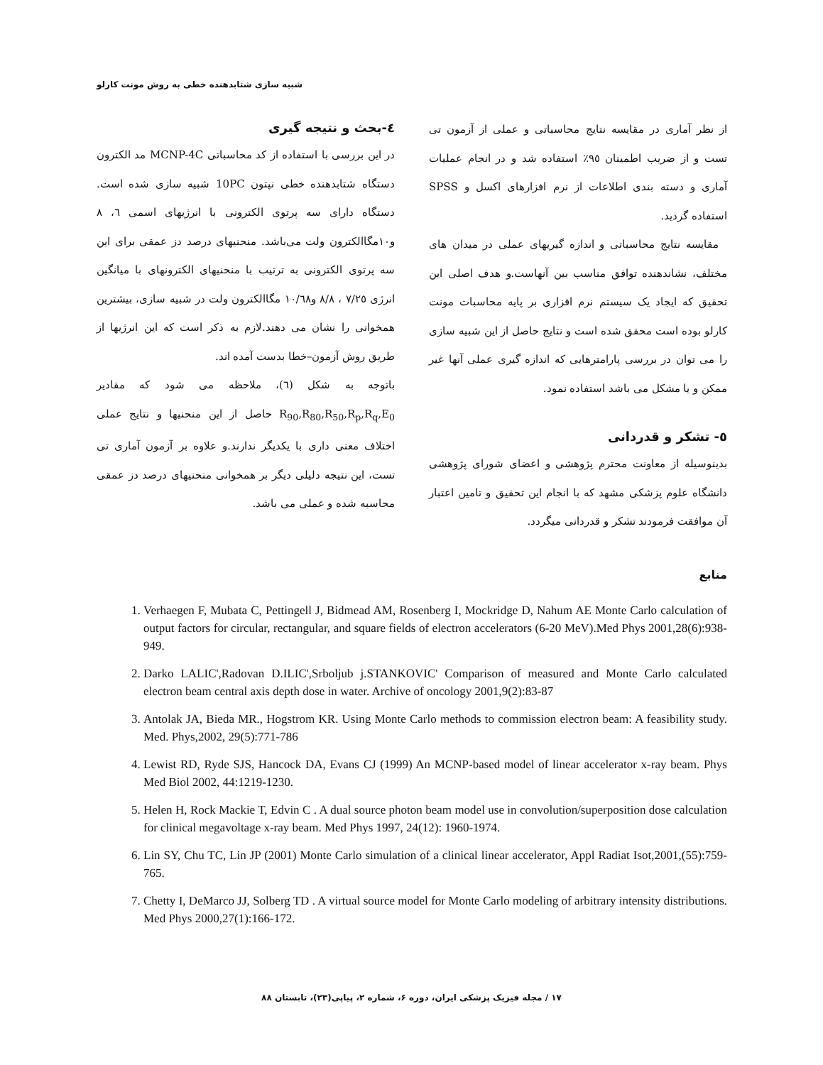شبیه سازی شتابدهنده خطی به روش مونت کارلو
٤-بحث و نتیجه گیری
در این بررسی با استفاده از کد محاسباتی MCNP-4C مد الکترون دستگاه شتابدهنده خطی نپتون 10PC شبیه سازی شده است. دستگاه دارای سه پرتوی الکترونی با انرژیهای اسمی ٦، ٨ و١٠مگاالکترون ولت می‌باشد. منحنیهای درصد دز عمقی برای این سه پرتوی الکترونی به ترتیب با منحنیهای الکترونهای با میانگین انرژی ٧/٢٥ ، ٨/٨ و١٠/٦٨ مگاالکترون ولت در شبیه سازی، بیشترین همخوانی را نشان می دهند.لازم به ذکر است که این انرژیها از طریق روش آزمون–خطا بدست آمده اند.
باتوجه به شکل (٦)، ملاحظه می شود که مقادیر R<sub>90</sub>,R<sub>80</sub>,R<sub>50</sub>,R<sub>p</sub>,R<sub>q</sub>,E<sub>0</sub> حاصل از این منحنیها و نتایج عملی اختلاف معنی داری با یکدیگر ندارند.و علاوه بر آزمون آماری تی تست، این نتیجه دلیلی دیگر بر همخوانی منحنیهای درصد دز عمقی محاسبه شده و عملی می باشد.
از نظر آماری در مقایسه نتایج محاسباتی و عملی از آزمون تی تست و از ضریب اطمینان ٩٥٪ استفاده شد و در انجام عملیات آماری و دسته بندی اطلاعات از نرم افزارهای اکسل و SPSS استفاده گردید.
مقایسه نتایج محاسباتی و اندازه گیریهای عملی در میدان های مختلف، نشاندهنده توافق مناسب بین آنهاست.و هدف اصلی این تحقیق که ایجاد یک سیستم نرم افزاری بر پایه محاسبات مونت کارلو بوده است محقق شده است و نتایج حاصل از این شبیه سازی را می توان در بررسی پارامترهایی که اندازه گیری عملی آنها غیر ممکن و یا مشکل می باشد استفاده نمود.
٥- تشکر و قدردانی
بدینوسیله از معاونت محترم پژوهشی و اعضای شورای پژوهشی دانشگاه علوم پزشکی مشهد که با انجام این تحقیق و تامین اعتبار آن موافقت فرمودند تشکر و قدردانی میگردد.
منابع
1. Verhaegen F, Mubata C, Pettingell J, Bidmead AM, Rosenberg I, Mockridge D, Nahum AE Monte Carlo calculation of output factors for circular, rectangular, and square fields of electron accelerators (6-20 MeV).Med Phys 2001,28(6):938-949.
2. Darko LALIC',Radovan D.ILIC',Srboljub j.STANKOVIC' Comparison of measured and Monte Carlo calculated electron beam central axis depth dose in water. Archive of oncology 2001,9(2):83-87
3. Antolak JA, Bieda MR., Hogstrom KR. Using Monte Carlo methods to commission electron beam: A feasibility study. Med. Phys,2002, 29(5):771-786
4. Lewist RD, Ryde SJS, Hancock DA, Evans CJ (1999) An MCNP-based model of linear accelerator x-ray beam. Phys Med Biol 2002, 44:1219-1230.
5. Helen H, Rock Mackie T, Edvin C . A dual source photon beam model use in convolution/superposition dose calculation for clinical megavoltage x-ray beam. Med Phys 1997, 24(12): 1960-1974.
6. Lin SY, Chu TC, Lin JP (2001) Monte Carlo simulation of a clinical linear accelerator, Appl Radiat Isot,2001,(55):759-765.
7. Chetty I, DeMarco JJ, Solberg TD . A virtual source model for Monte Carlo modeling of arbitrary intensity distributions. Med Phys 2000,27(1):166-172.
١٧ / مجله فیزیک پزشکی ایران، دوره ۶، شماره ۲، پیاپی(۲۳)، تابستان ۸۸